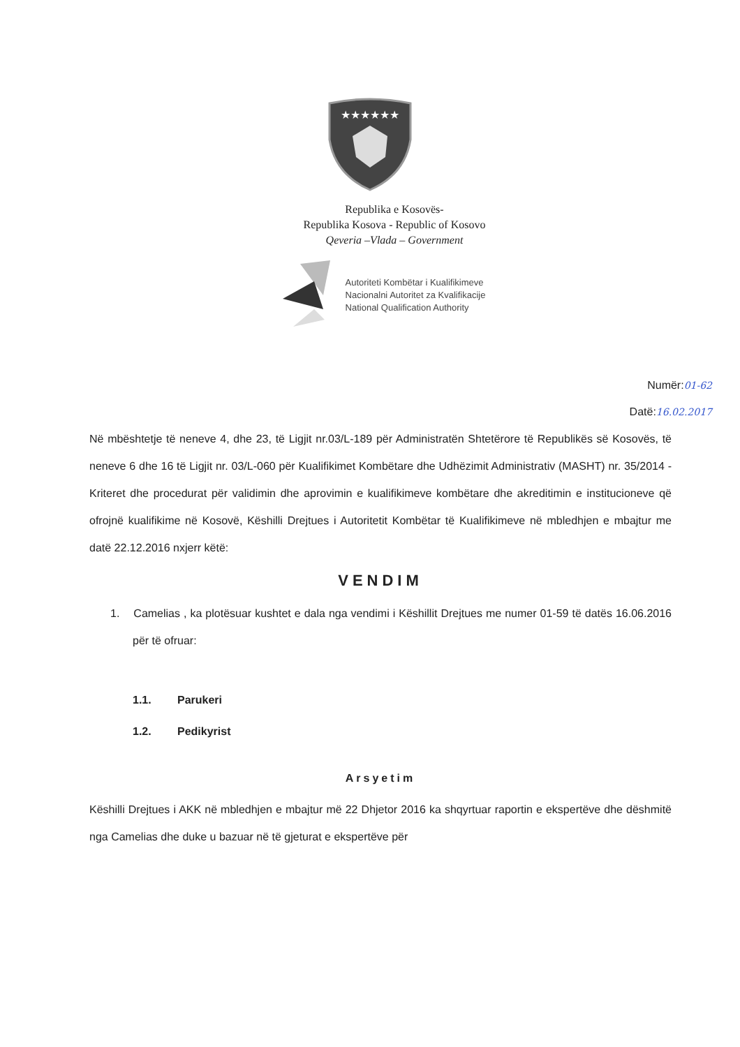★★★★★★
Republika e Kosovës-
Republika Kosova - Republic of Kosovo
Qeveria –Vlada – Government
Autoriteti Kombëtar i Kualifikimeve
Nacionalni Autoritet za Kvalifikacije
National Qualification Authority
Numër:01-62
Datë:16.02.2017
Në mbështetje të neneve 4, dhe 23, të Ligjit nr.03/L-189 për Administratën Shtetërore të Republikës së Kosovës, të neneve 6 dhe 16 të Ligjit nr. 03/L-060 për Kualifikimet Kombëtare dhe Udhëzimit Administrativ (MASHT) nr. 35/2014 - Kriteret dhe procedurat për validimin dhe aprovimin e kualifikimeve kombëtare dhe akreditimin e institucioneve që ofrojnë kualifikime në Kosovë, Këshilli Drejtues i Autoritetit Kombëtar të Kualifikimeve në mbledhjen e mbajtur me datë 22.12.2016 nxjerr këtë:
VENDIM
1. Camelias , ka plotësuar kushtet e dala nga vendimi i Këshillit Drejtues me numer 01-59 të datës 16.06.2016 për të ofruar:
1.1. Parukeri
1.2. Pedikyrist
Arsyetim
Këshilli Drejtues i AKK në mbledhjen e mbajtur më 22 Dhjetor 2016 ka shqyrtuar raportin e ekspertëve dhe dëshmitë nga Camelias dhe duke u bazuar në të gjeturat e ekspertëve për